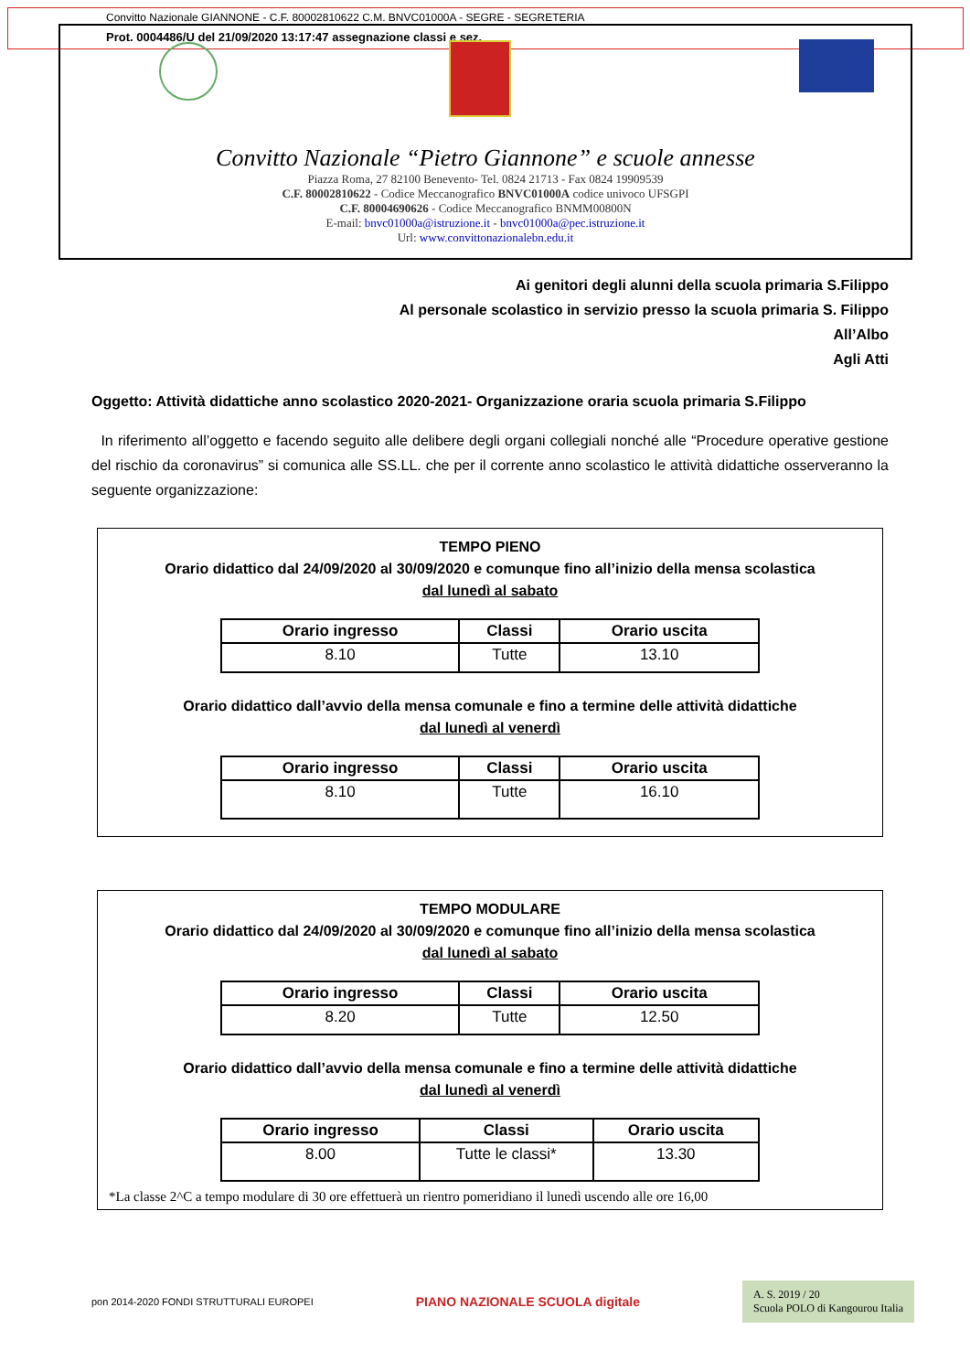Convitto Nazionale GIANNONE - C.F. 80002810622 C.M. BNVC01000A - SEGRE - SEGRETERIA
Prot. 0004486/U del 21/09/2020 13:17:47 assegnazione classi e sez.
Convitto Nazionale “Pietro Giannone” e scuole annesse
Piazza Roma, 27 82100 Benevento- Tel. 0824 21713 - Fax 0824 19909539
C.F. 80002810622 - Codice Meccanografico BNVC01000A codice univoco UFSGPI
C.F. 80004690626 - Codice Meccanografico BNMM00800N
E-mail: bnvc01000a@istruzione.it - bnvc01000a@pec.istruzione.it
Url: www.convittonazionalebn.edu.it
Ai genitori degli alunni della scuola primaria S.Filippo
Al personale scolastico in servizio presso la scuola primaria S. Filippo
All’Albo
Agli Atti
Oggetto: Attività didattiche anno scolastico 2020-2021- Organizzazione oraria scuola primaria S.Filippo
In riferimento all’oggetto e facendo seguito alle delibere degli organi collegiali nonché alle “Procedure operative gestione del rischio da coronavirus” si comunica alle SS.LL. che per il corrente anno scolastico le attività didattiche osserveranno la seguente organizzazione:
TEMPO PIENO
Orario didattico dal 24/09/2020 al 30/09/2020 e comunque fino all’inizio della mensa scolastica
dal lunedì al sabato
| Orario ingresso | Classi | Orario uscita |
| --- | --- | --- |
| 8.10 | Tutte | 13.10 |
Orario didattico dall’avvio della mensa comunale e fino a termine delle attività didattiche
dal lunedì al venerdì
| Orario ingresso | Classi | Orario uscita |
| --- | --- | --- |
| 8.10 | Tutte | 16.10 |
TEMPO MODULARE
Orario didattico dal 24/09/2020 al 30/09/2020 e comunque fino all’inizio della mensa scolastica
dal lunedì al sabato
| Orario ingresso | Classi | Orario uscita |
| --- | --- | --- |
| 8.20 | Tutte | 12.50 |
Orario didattico dall’avvio della mensa comunale e fino a termine delle attività didattiche
dal lunedì al venerdì
| Orario ingresso | Classi | Orario uscita |
| --- | --- | --- |
| 8.00 | Tutte le classi* | 13.30 |
*La classe 2^C a tempo modulare di 30 ore effettuerà un rientro pomeridiano il lunedì uscendo alle ore 16,00
pon 2014-2020 FONDI STRUTTURALI EUROPEI
PIANO NAZIONALE SCUOLA digitale
A. S. 2019 / 20
Scuola POLO di Kangourou Italia